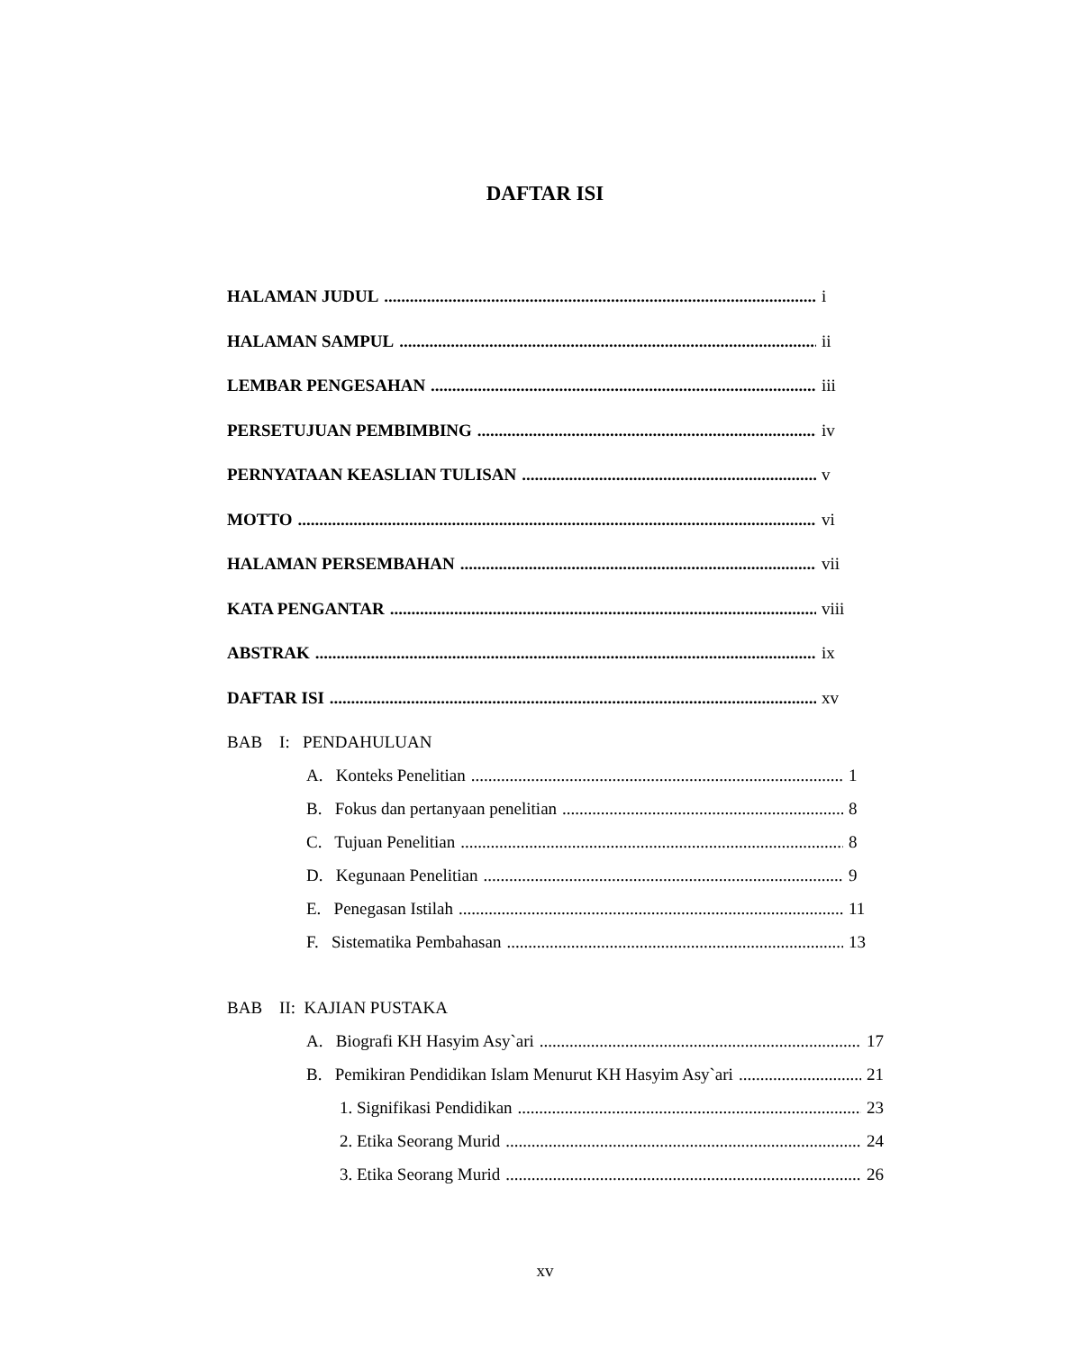DAFTAR ISI
HALAMAN JUDUL i
HALAMAN SAMPUL ii
LEMBAR PENGESAHAN iii
PERSETUJUAN PEMBIMBING iv
PERNYATAAN KEASLIAN TULISAN v
MOTTO vi
HALAMAN PERSEMBAHAN vii
KATA PENGANTAR viii
ABSTRAK ix
DAFTAR ISI xv
BAB I: PENDAHULUAN
A. Konteks Penelitian 1
B. Fokus dan pertanyaan penelitian 8
C. Tujuan Penelitian 8
D. Kegunaan Penelitian 9
E. Penegasan Istilah 11
F. Sistematika Pembahasan 13
BAB II: KAJIAN PUSTAKA
A. Biografi KH Hasyim Asy`ari 17
B. Pemikiran Pendidikan Islam Menurut KH Hasyim Asy`ari 21
1. Signifikasi Pendidikan 23
2. Etika Seorang Murid 24
3. Etika Seorang Murid 26
xv